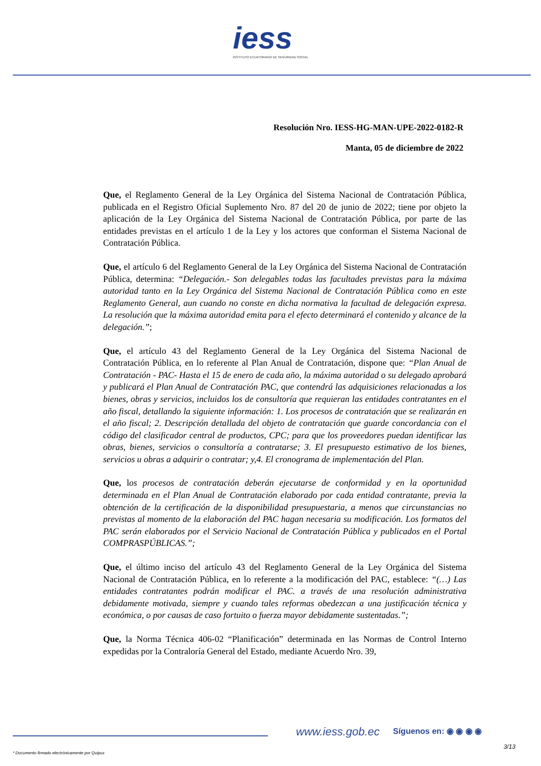iess
INSTITUTO ECUATORIANO DE SEGURIDAD SOCIAL
Resolución Nro. IESS-HG-MAN-UPE-2022-0182-R
Manta, 05 de diciembre de 2022
Que, el Reglamento General de la Ley Orgánica del Sistema Nacional de Contratación Pública, publicada en el Registro Oficial Suplemento Nro. 87 del 20 de junio de 2022; tiene por objeto la aplicación de la Ley Orgánica del Sistema Nacional de Contratación Pública, por parte de las entidades previstas en el artículo 1 de la Ley y los actores que conforman el Sistema Nacional de Contratación Pública.
Que, el artículo 6 del Reglamento General de la Ley Orgánica del Sistema Nacional de Contratación Pública, determina: “Delegación.- Son delegables todas las facultades previstas para la máxima autoridad tanto en la Ley Orgánica del Sistema Nacional de Contratación Pública como en este Reglamento General, aun cuando no conste en dicha normativa la facultad de delegación expresa. La resolución que la máxima autoridad emita para el efecto determinará el contenido y alcance de la delegación.”;
Que, el artículo 43 del Reglamento General de la Ley Orgánica del Sistema Nacional de Contratación Pública, en lo referente al Plan Anual de Contratación, dispone que: “Plan Anual de Contratación - PAC- Hasta el 15 de enero de cada año, la máxima autoridad o su delegado aprobará y publicará el Plan Anual de Contratación PAC, que contendrá las adquisiciones relacionadas a los bienes, obras y servicios, incluidos los de consultoría que requieran las entidades contratantes en el año fiscal, detallando la siguiente información: 1. Los procesos de contratación que se realizarán en el año fiscal; 2. Descripción detallada del objeto de contratación que guarde concordancia con el código del clasificador central de productos, CPC; para que los proveedores puedan identificar las obras, bienes, servicios o consultoría a contratarse; 3. El presupuesto estimativo de los bienes, servicios u obras a adquirir o contratar; y,4. El cronograma de implementación del Plan.
Que, los procesos de contratación deberán ejecutarse de conformidad y en la oportunidad determinada en el Plan Anual de Contratación elaborado por cada entidad contratante, previa la obtención de la certificación de la disponibilidad presupuestaria, a menos que circunstancias no previstas al momento de la elaboración del PAC hagan necesaria su modificación. Los formatos del PAC serán elaborados por el Servicio Nacional de Contratación Pública y publicados en el Portal COMPRASPÚBLICAS.”;
Que, el último inciso del artículo 43 del Reglamento General de la Ley Orgánica del Sistema Nacional de Contratación Pública, en lo referente a la modificación del PAC, establece: “(…) Las entidades contratantes podrán modificar el PAC. a través de una resolución administrativa debidamente motivada, siempre y cuando tales reformas obedezcan a una justificación técnica y económica, o por causas de caso fortuito o fuerza mayor debidamente sustentadas.”;
Que, la Norma Técnica 406-02 “Planificación” determinada en las Normas de Control Interno expedidas por la Contraloría General del Estado, mediante Acuerdo Nro. 39,
www.iess.gob.ec Síguenos en: ◉ ◉ ◉ ◉
3/13
* Documento firmado electrónicamente por Quipux